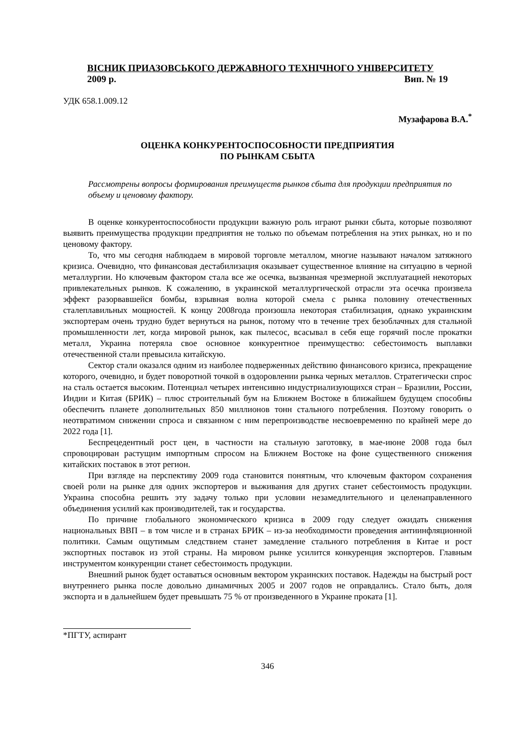ВІСНИК ПРИАЗОВСЬКОГО ДЕРЖАВНОГО ТЕХНІЧНОГО УНІВЕРСИТЕТУ
2009 р. Вип. № 19
УДК 658.1.009.12
Музафарова В.А.<sup>*</sup>
ОЦЕНКА КОНКУРЕНТОСПОСОБНОСТИ ПРЕДПРИЯТИЯ
ПО РЫНКАМ СБЫТА
Рассмотрены вопросы формирования преимуществ рынков сбыта для продукции предприятия по объему и ценовому фактору.
В оценке конкурентоспособности продукции важную роль играют рынки сбыта, которые позволяют выявить преимущества продукции предприятия не только по объемам потребления на этих рынках, но и по ценовому фактору.
То, что мы сегодня наблюдаем в мировой торговле металлом, многие называют началом затяжного кризиса. Очевидно, что финансовая дестабилизация оказывает существенное влияние на ситуацию в черной металлургии. Но ключевым фактором стала все же осечка, вызванная чрезмерной эксплуатацией некоторых привлекательных рынков. К сожалению, в украинской металлургической отрасли эта осечка произвела эффект разорвавшейся бомбы, взрывная волна которой смела с рынка половину отечественных сталеплавильных мощностей. К концу 2008года произошла некоторая стабилизация, однако украинским экспортерам очень трудно будет вернуться на рынок, потому что в течение трех безоблачных для стальной промышленности лет, когда мировой рынок, как пылесос, всасывал в себя еще горячий после прокатки металл, Украина потеряла свое основное конкурентное преимущество: себестоимость выплавки отечественной стали превысила китайскую.
Сектор стали оказался одним из наиболее подверженных действию финансового кризиса, прекращение которого, очевидно, и будет поворотной точкой в оздоровлении рынка черных металлов. Стратегически спрос на сталь остается высоким. Потенциал четырех интенсивно индустриализующихся стран – Бразилии, России, Индии и Китая (БРИК) – плюс строительный бум на Ближнем Востоке в ближайшем будущем способны обеспечить планете дополнительных 850 миллионов тонн стального потребления. Поэтому говорить о неотвратимом снижении спроса и связанном с ним перепроизводстве несвоевременно по крайней мере до 2022 года [1].
Беспрецедентный рост цен, в частности на стальную заготовку, в мае-июне 2008 года был спровоцирован растущим импортным спросом на Ближнем Востоке на фоне существенного снижения китайских поставок в этот регион.
При взгляде на перспективу 2009 года становится понятным, что ключевым фактором сохранения своей роли на рынке для одних экспортеров и выживания для других станет себестоимость продукции. Украина способна решить эту задачу только при условии незамедлительного и целенаправленного объединения усилий как производителей, так и государства.
По причине глобального экономического кризиса в 2009 году следует ожидать снижения национальных ВВП – в том числе и в странах БРИК – из-за необходимости проведения антиинфляционной политики. Самым ощутимым следствием станет замедление стального потребления в Китае и рост экспортных поставок из этой страны. На мировом рынке усилится конкуренция экспортеров. Главным инструментом конкуренции станет себестоимость продукции.
Внешний рынок будет оставаться основным вектором украинских поставок. Надежды на быстрый рост внутреннего рынка после довольно динамичных 2005 и 2007 годов не оправдались. Стало быть, доля экспорта и в дальнейшем будет превышать 75 % от произведенного в Украине проката [1].
*ПГТУ, аспирант
346